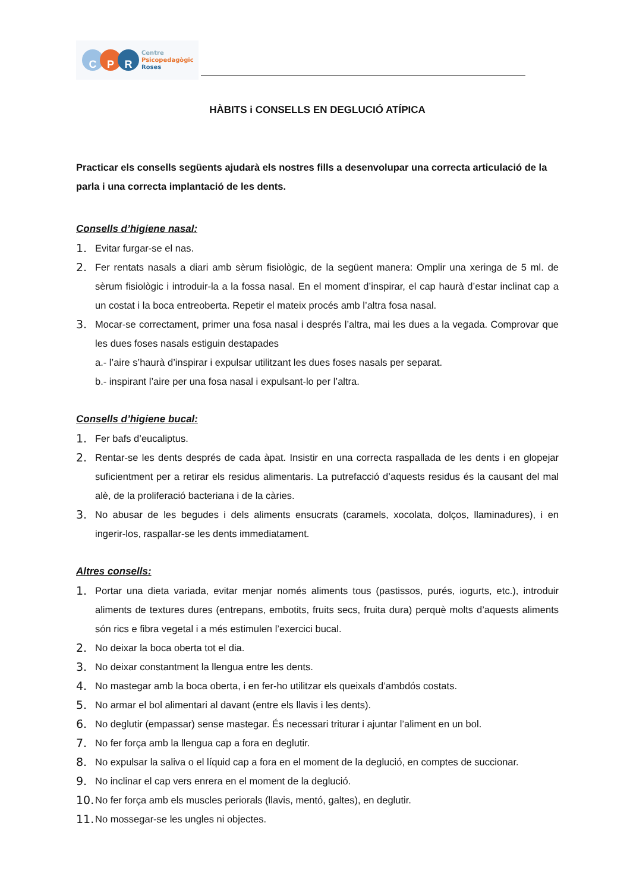C P R
Centre
Psicopedagògic
Roses
HÀBITS i CONSELLS EN DEGLUCIÓ ATÍPICA
Practicar els consells següents ajudarà els nostres fills a desenvolupar una correcta articulació de la parla i una correcta implantació de les dents.
Consells d’higiene nasal:
1. Evitar furgar-se el nas.
2. Fer rentats nasals a diari amb sèrum fisiològic, de la següent manera: Omplir una xeringa de 5 ml. de sèrum fisiològic i introduir-la a la fossa nasal. En el moment d’inspirar, el cap haurà d’estar inclinat cap a un costat i la boca entreoberta. Repetir el mateix procés amb l’altra fosa nasal.
3. Mocar-se correctament, primer una fosa nasal i després l’altra, mai les dues a la vegada. Comprovar que les dues foses nasals estiguin destapades
a.- l’aire s’haurà d’inspirar i expulsar utilitzant les dues foses nasals per separat.
b.- inspirant l’aire per una fosa nasal i expulsant-lo per l’altra.
Consells d’higiene bucal:
1. Fer bafs d’eucaliptus.
2. Rentar-se les dents després de cada àpat. Insistir en una correcta raspallada de les dents i en glopejar suficientment per a retirar els residus alimentaris. La putrefacció d’aquests residus és la causant del mal alè, de la proliferació bacteriana i de la càries.
3. No abusar de les begudes i dels aliments ensucrats (caramels, xocolata, dolços, llaminadures), i en ingerir-los, raspallar-se les dents immediatament.
Altres consells:
1. Portar una dieta variada, evitar menjar només aliments tous (pastissos, purés, iogurts, etc.), introduir aliments de textures dures (entrepans, embotits, fruits secs, fruita dura) perquè molts d’aquests aliments són rics e fibra vegetal i a més estimulen l’exercici bucal.
2. No deixar la boca oberta tot el dia.
3. No deixar constantment la llengua entre les dents.
4. No mastegar amb la boca oberta, i en fer-ho utilitzar els queixals d’ambdós costats.
5. No armar el bol alimentari al davant (entre els llavis i les dents).
6. No deglutir (empassar) sense mastegar. És necessari triturar i ajuntar l’aliment en un bol.
7. No fer força amb la llengua cap a fora en deglutir.
8. No expulsar la saliva o el líquid cap a fora en el moment de la deglució, en comptes de succionar.
9. No inclinar el cap vers enrera en el moment de la deglució.
10. No fer força amb els muscles periorals (llavis, mentó, galtes), en deglutir.
11. No mossegar-se les ungles ni objectes.